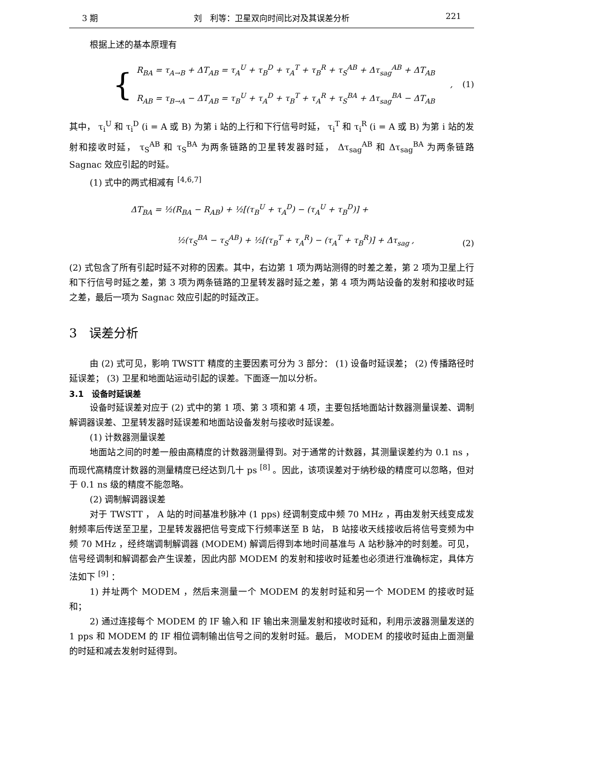3 期 刘　利等：卫星双向时间比对及其误差分析 221
根据上述的基本原理有
{
R<sub>BA</sub> = τ<sub>A→B</sub> + ΔT<sub>AB</sub> = τ<sub>A</sub><sup>U</sup> + τ<sub>B</sub><sup>D</sup> + τ<sub>A</sub><sup>T</sup> + τ<sub>B</sub><sup>R</sup> + τ<sub>S</sub><sup>AB</sup> + Δτ<sub>sag</sub><sup>AB</sup> + ΔT<sub>AB</sub>
R<sub>AB</sub> = τ<sub>B→A</sub> − ΔT<sub>AB</sub> = τ<sub>B</sub><sup>U</sup> + τ<sub>A</sub><sup>D</sup> + τ<sub>B</sub><sup>T</sup> + τ<sub>A</sub><sup>R</sup> + τ<sub>S</sub><sup>BA</sup> + Δτ<sub>sag</sub><sup>BA</sup> − ΔT<sub>AB</sub>
,
(1)
其中， τ<sub>i</sub><sup>U</sup> 和 τ<sub>i</sub><sup>D</sup> (i = A 或 B) 为第 i 站的上行和下行信号时延， τ<sub>i</sub><sup>T</sup> 和 τ<sub>i</sub><sup>R</sup> (i = A 或 B) 为第 i 站的发射和接收时延， τ<sub>S</sub><sup>AB</sup> 和 τ<sub>S</sub><sup>BA</sup> 为两条链路的卫星转发器时延， Δτ<sub>sag</sub><sup>AB</sup> 和 Δτ<sub>sag</sub><sup>BA</sup> 为两条链路 Sagnac 效应引起的时延。
(1) 式中的两式相减有 <sup>[4,6,7]</sup>
ΔT<sub>BA</sub> = ½(R<sub>BA</sub> − R<sub>AB</sub>) + ½[(τ<sub>B</sub><sup>U</sup> + τ<sub>A</sub><sup>D</sup>) − (τ<sub>A</sub><sup>U</sup> + τ<sub>B</sub><sup>D</sup>)] +
½(τ<sub>S</sub><sup>BA</sup> − τ<sub>S</sub><sup>AB</sup>) + ½[(τ<sub>B</sub><sup>T</sup> + τ<sub>A</sub><sup>R</sup>) − (τ<sub>A</sub><sup>T</sup> + τ<sub>B</sub><sup>R</sup>)] + Δτ<sub>sag</sub> ,
(2)
(2) 式包含了所有引起时延不对称的因素。其中，右边第 1 项为两站测得的时差之差，第 2 项为卫星上行和下行信号时延之差，第 3 项为两条链路的卫星转发器时延之差，第 4 项为两站设备的发射和接收时延之差，最后一项为 Sagnac 效应引起的时延改正。
3　误差分析
由 (2) 式可见，影响 TWSTT 精度的主要因素可分为 3 部分： (1) 设备时延误差； (2) 传播路径时延误差； (3) 卫星和地面站运动引起的误差。下面逐一加以分析。
3.1　设备时延误差
设备时延误差对应于 (2) 式中的第 1 项、第 3 项和第 4 项，主要包括地面站计数器测量误差、调制解调器误差、卫星转发器时延误差和地面站设备发射与接收时延误差。
(1) 计数器测量误差
地面站之间的时差一般由高精度的计数器测量得到。对于通常的计数器，其测量误差约为 0.1 ns ，而现代高精度计数器的测量精度已经达到几十 ps <sup>[8]</sup> 。因此，该项误差对于纳秒级的精度可以忽略，但对于 0.1 ns 级的精度不能忽略。
(2) 调制解调器误差
对于 TWSTT ， A 站的时间基准秒脉冲 (1 pps) 经调制变成中频 70 MHz ，再由发射天线变成发射频率后传送至卫星，卫星转发器把信号变成下行频率送至 B 站， B 站接收天线接收后将信号变频为中频 70 MHz ，经终端调制解调器 (MODEM) 解调后得到本地时间基准与 A 站秒脉冲的时刻差。可见，信号经调制和解调都会产生误差，因此内部 MODEM 的发射和接收时延差也必须进行准确标定，具体方法如下 <sup>[9]</sup> ：
1) 并址两个 MODEM ，然后来测量一个 MODEM 的发射时延和另一个 MODEM 的接收时延和；
2) 通过连接每个 MODEM 的 IF 输入和 IF 输出来测量发射和接收时延和，利用示波器测量发送的 1 pps 和 MODEM 的 IF 相位调制输出信号之间的发射时延。最后， MODEM 的接收时延由上面测量的时延和减去发射时延得到。